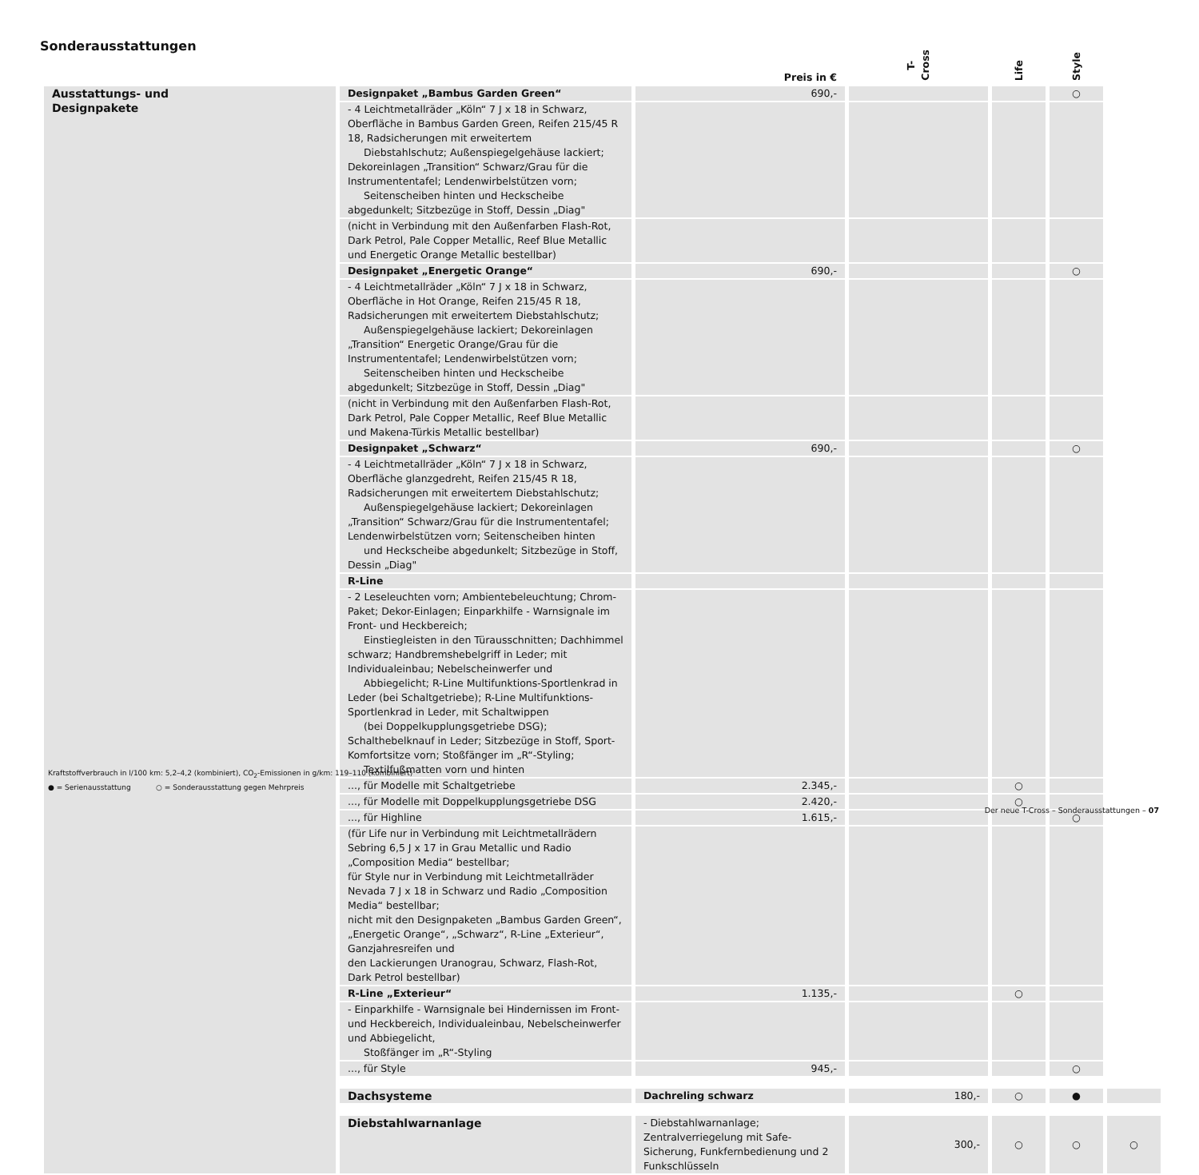Sonderausstattungen
| | | Preis in € | T-Cross | Life | Style | |
| --- | --- | --- | --- | --- | --- | --- |
| Ausstattungs- und Designpakete | Designpaket „Bambus Garden Green“ | 690,- | | | ○ | |
| | - 4 Leichtmetallräder „Köln“ 7 J x 18 in Schwarz, Oberfläche in Bambus Garden Green, Reifen 215/45 R 18, Radsicherungen mit erweitertem Diebstahlschutz; Außenspiegelgehäuse lackiert; Dekoreinlagen „Transition“ Schwarz/Grau für die Instrumententafel; Lendenwirbelstützen vorn; Seitenscheiben hinten und Heckscheibe abgedunkelt; Sitzbezüge in Stoff, Dessin „Diag" | | | | | |
| | (nicht in Verbindung mit den Außenfarben Flash-Rot, Dark Petrol, Pale Copper Metallic, Reef Blue Metallic und Energetic Orange Metallic bestellbar) | | | | | |
| | Designpaket „Energetic Orange“ | 690,- | | | ○ | |
| | - 4 Leichtmetallräder „Köln“ 7 J x 18 in Schwarz, Oberfläche in Hot Orange, Reifen 215/45 R 18, Radsicherungen mit erweitertem Diebstahlschutz; Außenspiegelgehäuse lackiert; Dekoreinlagen „Transition“ Energetic Orange/Grau für die Instrumententafel; Lendenwirbelstützen vorn; Seitenscheiben hinten und Heckscheibe abgedunkelt; Sitzbezüge in Stoff, Dessin „Diag" | | | | | |
| | (nicht in Verbindung mit den Außenfarben Flash-Rot, Dark Petrol, Pale Copper Metallic, Reef Blue Metallic und Makena-Türkis Metallic bestellbar) | | | | | |
| | Designpaket „Schwarz“ | 690,- | | | ○ | |
| | - 4 Leichtmetallräder „Köln“ 7 J x 18 in Schwarz, Oberfläche glanzgedreht, Reifen 215/45 R 18, Radsicherungen mit erweitertem Diebstahlschutz; Außenspiegelgehäuse lackiert; Dekoreinlagen „Transition“ Schwarz/Grau für die Instrumententafel; Lendenwirbelstützen vorn; Seitenscheiben hinten und Heckscheibe abgedunkelt; Sitzbezüge in Stoff, Dessin „Diag" | | | | | |
| | R-Line | | | | | |
| | - 2 Leseleuchten vorn; Ambientebeleuchtung; Chrom-Paket; Dekor-Einlagen; Einparkhilfe - Warnsignale im Front- und Heckbereich; Einstiegleisten in den Türausschnitten; Dachhimmel schwarz; Handbremshebelgriff in Leder; mit Individualeinbau; Nebelscheinwerfer und Abbiegelicht; R-Line Multifunktions-Sportlenkrad in Leder (bei Schaltgetriebe); R-Line Multifunktions-Sportlenkrad in Leder, mit Schaltwippen (bei Doppelkupplungsgetriebe DSG); Schalthebelknauf in Leder; Sitzbezüge in Stoff, Sport-Komfortsitze vorn; Stoßfänger im „R“-Styling; Textilfußmatten vorn und hinten | | | | | |
| | ..., für Modelle mit Schaltgetriebe | 2.345,- | | ○ | | |
| | ..., für Modelle mit Doppelkupplungsgetriebe DSG | 2.420,- | | ○ | | |
| | ..., für Highline | 1.615,- | | | ○ | |
| | (für Life nur in Verbindung mit Leichtmetallrädern Sebring 6,5 J x 17 in Grau Metallic und Radio „Composition Media“ bestellbar; für Style nur in Verbindung mit Leichtmetallräder Nevada 7 J x 18 in Schwarz und Radio „Composition Media“ bestellbar; nicht mit den Designpaketen „Bambus Garden Green“, „Energetic Orange“, „Schwarz“, R-Line „Exterieur“, Ganzjahresreifen und den Lackierungen Uranograu, Schwarz, Flash-Rot, Dark Petrol bestellbar) | | | | | |
| | R-Line „Exterieur“ | 1.135,- | | ○ | | |
| | - Einparkhilfe - Warnsignale bei Hindernissen im Front- und Heckbereich, Individualeinbau, Nebelscheinwerfer und Abbiegelicht, Stoßfänger im „R“-Styling | | | | | |
| | ..., für Style | 945,- | | | ○ | |
| | Dachsysteme | Dachreling schwarz | 180,- | ○ | ● | |
| | Diebstahlwarnanlage | - Diebstahlwarnanlage; Zentralverriegelung mit Safe-Sicherung, Funkfernbedienung und 2 Funkschlüsseln | 300,- | ○ | ○ | ○ |
Kraftstoffverbrauch in l/100 km: 5,2–4,2 (kombiniert), CO<sub>2</sub>-Emissionen in g/km: 119–110 (kombiniert)
● = Serienausstattung ○ = Sonderausstattung gegen Mehrpreis
Der neue T-Cross – Sonderausstattungen – 07